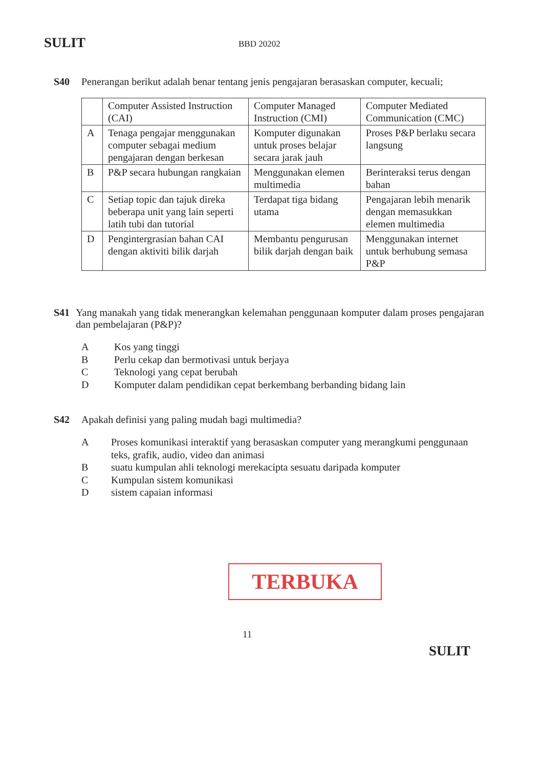SULIT BBD 20202
S40 Penerangan berikut adalah benar tentang jenis pengajaran berasaskan computer, kecuali;
| | Computer Assisted Instruction (CAI) | Computer Managed Instruction (CMI) | Computer Mediated Communication (CMC) |
| A | Tenaga pengajar menggunakan computer sebagai medium pengajaran dengan berkesan | Komputer digunakan untuk proses belajar secara jarak jauh | Proses P&P berlaku secara langsung |
| B | P&P secara hubungan rangkaian | Menggunakan elemen multimedia | Berinteraksi terus dengan bahan |
| C | Setiap topic dan tajuk direka beberapa unit yang lain seperti latih tubi dan tutorial | Terdapat tiga bidang utama | Pengajaran lebih menarik dengan memasukkan elemen multimedia |
| D | Pengintergrasian bahan CAI dengan aktiviti bilik darjah | Membantu pengurusan bilik darjah dengan baik | Menggunakan internet untuk berhubung semasa P&P |
S41 Yang manakah yang tidak menerangkan kelemahan penggunaan komputer dalam proses pengajaran dan pembelajaran (P&P)?
A Kos yang tinggi
B Perlu cekap dan bermotivasi untuk berjaya
C Teknologi yang cepat berubah
D Komputer dalam pendidikan cepat berkembang berbanding bidang lain
S42 Apakah definisi yang paling mudah bagi multimedia?
A Proses komunikasi interaktif yang berasaskan computer yang merangkumi penggunaan teks, grafik, audio, video dan animasi
Bsuatu kumpulan ahli teknologi merekacipta sesuatu daripada komputer
C Kumpulan sistem komunikasi
Dsistem capaian informasi
TERBUKA
11
SULIT